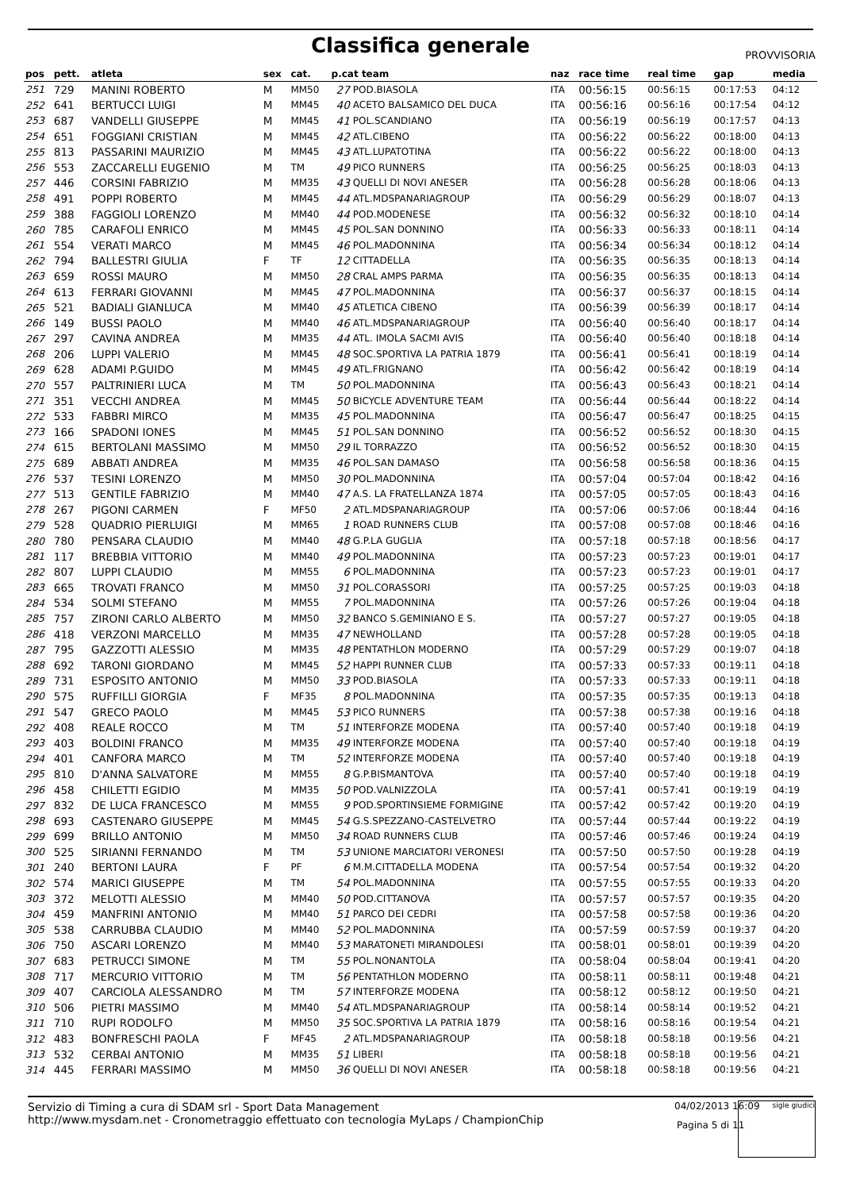Classifica generale
PROVVISORIA
| pos | pett. | atleta | sex | cat. | p.cat team | | naz | race time | real time | gap | media |
| --- | --- | --- | --- | --- | --- | --- | --- | --- | --- | --- | --- |
| 251 | 729 | MANINI ROBERTO | M | MM50 | 27 | POD.BIASOLA | ITA | 00:56:15 | 00:56:15 | 00:17:53 | 04:12 |
| 252 | 641 | BERTUCCI LUIGI | M | MM45 | 40 | ACETO BALSAMICO DEL DUCA | ITA | 00:56:16 | 00:56:16 | 00:17:54 | 04:12 |
| 253 | 687 | VANDELLI GIUSEPPE | M | MM45 | 41 | POL.SCANDIANO | ITA | 00:56:19 | 00:56:19 | 00:17:57 | 04:13 |
| 254 | 651 | FOGGIANI CRISTIAN | M | MM45 | 42 | ATL.CIBENO | ITA | 00:56:22 | 00:56:22 | 00:18:00 | 04:13 |
| 255 | 813 | PASSARINI MAURIZIO | M | MM45 | 43 | ATL.LUPATOTINA | ITA | 00:56:22 | 00:56:22 | 00:18:00 | 04:13 |
| 256 | 553 | ZACCARELLI EUGENIO | M | TM | 49 | PICO RUNNERS | ITA | 00:56:25 | 00:56:25 | 00:18:03 | 04:13 |
| 257 | 446 | CORSINI FABRIZIO | M | MM35 | 43 | QUELLI DI NOVI ANESER | ITA | 00:56:28 | 00:56:28 | 00:18:06 | 04:13 |
| 258 | 491 | POPPI ROBERTO | M | MM45 | 44 | ATL.MDSPANARIAGROUP | ITA | 00:56:29 | 00:56:29 | 00:18:07 | 04:13 |
| 259 | 388 | FAGGIOLI LORENZO | M | MM40 | 44 | POD.MODENESE | ITA | 00:56:32 | 00:56:32 | 00:18:10 | 04:14 |
| 260 | 785 | CARAFOLI ENRICO | M | MM45 | 45 | POL.SAN DONNINO | ITA | 00:56:33 | 00:56:33 | 00:18:11 | 04:14 |
| 261 | 554 | VERATI MARCO | M | MM45 | 46 | POL.MADONNINA | ITA | 00:56:34 | 00:56:34 | 00:18:12 | 04:14 |
| 262 | 794 | BALLESTRI GIULIA | F | TF | 12 | CITTADELLA | ITA | 00:56:35 | 00:56:35 | 00:18:13 | 04:14 |
| 263 | 659 | ROSSI MAURO | M | MM50 | 28 | CRAL AMPS PARMA | ITA | 00:56:35 | 00:56:35 | 00:18:13 | 04:14 |
| 264 | 613 | FERRARI GIOVANNI | M | MM45 | 47 | POL.MADONNINA | ITA | 00:56:37 | 00:56:37 | 00:18:15 | 04:14 |
| 265 | 521 | BADIALI GIANLUCA | M | MM40 | 45 | ATLETICA CIBENO | ITA | 00:56:39 | 00:56:39 | 00:18:17 | 04:14 |
| 266 | 149 | BUSSI PAOLO | M | MM40 | 46 | ATL.MDSPANARIAGROUP | ITA | 00:56:40 | 00:56:40 | 00:18:17 | 04:14 |
| 267 | 297 | CAVINA ANDREA | M | MM35 | 44 | ATL. IMOLA SACMI AVIS | ITA | 00:56:40 | 00:56:40 | 00:18:18 | 04:14 |
| 268 | 206 | LUPPI VALERIO | M | MM45 | 48 | SOC.SPORTIVA LA PATRIA 1879 | ITA | 00:56:41 | 00:56:41 | 00:18:19 | 04:14 |
| 269 | 628 | ADAMI P.GUIDO | M | MM45 | 49 | ATL.FRIGNANO | ITA | 00:56:42 | 00:56:42 | 00:18:19 | 04:14 |
| 270 | 557 | PALTRINIERI LUCA | M | TM | 50 | POL.MADONNINA | ITA | 00:56:43 | 00:56:43 | 00:18:21 | 04:14 |
| 271 | 351 | VECCHI ANDREA | M | MM45 | 50 | BICYCLE ADVENTURE TEAM | ITA | 00:56:44 | 00:56:44 | 00:18:22 | 04:14 |
| 272 | 533 | FABBRI MIRCO | M | MM35 | 45 | POL.MADONNINA | ITA | 00:56:47 | 00:56:47 | 00:18:25 | 04:15 |
| 273 | 166 | SPADONI IONES | M | MM45 | 51 | POL.SAN DONNINO | ITA | 00:56:52 | 00:56:52 | 00:18:30 | 04:15 |
| 274 | 615 | BERTOLANI MASSIMO | M | MM50 | 29 | IL TORRAZZO | ITA | 00:56:52 | 00:56:52 | 00:18:30 | 04:15 |
| 275 | 689 | ABBATI ANDREA | M | MM35 | 46 | POL.SAN DAMASO | ITA | 00:56:58 | 00:56:58 | 00:18:36 | 04:15 |
| 276 | 537 | TESINI LORENZO | M | MM50 | 30 | POL.MADONNINA | ITA | 00:57:04 | 00:57:04 | 00:18:42 | 04:16 |
| 277 | 513 | GENTILE FABRIZIO | M | MM40 | 47 | A.S. LA FRATELLANZA 1874 | ITA | 00:57:05 | 00:57:05 | 00:18:43 | 04:16 |
| 278 | 267 | PIGONI CARMEN | F | MF50 | 2 | ATL.MDSPANARIAGROUP | ITA | 00:57:06 | 00:57:06 | 00:18:44 | 04:16 |
| 279 | 528 | QUADRIO PIERLUIGI | M | MM65 | 1 | ROAD RUNNERS CLUB | ITA | 00:57:08 | 00:57:08 | 00:18:46 | 04:16 |
| 280 | 780 | PENSARA CLAUDIO | M | MM40 | 48 | G.P.LA GUGLIA | ITA | 00:57:18 | 00:57:18 | 00:18:56 | 04:17 |
| 281 | 117 | BREBBIA VITTORIO | M | MM40 | 49 | POL.MADONNINA | ITA | 00:57:23 | 00:57:23 | 00:19:01 | 04:17 |
| 282 | 807 | LUPPI CLAUDIO | M | MM55 | 6 | POL.MADONNINA | ITA | 00:57:23 | 00:57:23 | 00:19:01 | 04:17 |
| 283 | 665 | TROVATI FRANCO | M | MM50 | 31 | POL.CORASSORI | ITA | 00:57:25 | 00:57:25 | 00:19:03 | 04:18 |
| 284 | 534 | SOLMI STEFANO | M | MM55 | 7 | POL.MADONNINA | ITA | 00:57:26 | 00:57:26 | 00:19:04 | 04:18 |
| 285 | 757 | ZIRONI CARLO ALBERTO | M | MM50 | 32 | BANCO S.GEMINIANO E S. | ITA | 00:57:27 | 00:57:27 | 00:19:05 | 04:18 |
| 286 | 418 | VERZONI MARCELLO | M | MM35 | 47 | NEWHOLLAND | ITA | 00:57:28 | 00:57:28 | 00:19:05 | 04:18 |
| 287 | 795 | GAZZOTTI ALESSIO | M | MM35 | 48 | PENTATHLON MODERNO | ITA | 00:57:29 | 00:57:29 | 00:19:07 | 04:18 |
| 288 | 692 | TARONI GIORDANO | M | MM45 | 52 | HAPPI RUNNER CLUB | ITA | 00:57:33 | 00:57:33 | 00:19:11 | 04:18 |
| 289 | 731 | ESPOSITO ANTONIO | M | MM50 | 33 | POD.BIASOLA | ITA | 00:57:33 | 00:57:33 | 00:19:11 | 04:18 |
| 290 | 575 | RUFFILLI GIORGIA | F | MF35 | 8 | POL.MADONNINA | ITA | 00:57:35 | 00:57:35 | 00:19:13 | 04:18 |
| 291 | 547 | GRECO PAOLO | M | MM45 | 53 | PICO RUNNERS | ITA | 00:57:38 | 00:57:38 | 00:19:16 | 04:18 |
| 292 | 408 | REALE ROCCO | M | TM | 51 | INTERFORZE MODENA | ITA | 00:57:40 | 00:57:40 | 00:19:18 | 04:19 |
| 293 | 403 | BOLDINI FRANCO | M | MM35 | 49 | INTERFORZE MODENA | ITA | 00:57:40 | 00:57:40 | 00:19:18 | 04:19 |
| 294 | 401 | CANFORA MARCO | M | TM | 52 | INTERFORZE MODENA | ITA | 00:57:40 | 00:57:40 | 00:19:18 | 04:19 |
| 295 | 810 | D'ANNA SALVATORE | M | MM55 | 8 | G.P.BISMANTOVA | ITA | 00:57:40 | 00:57:40 | 00:19:18 | 04:19 |
| 296 | 458 | CHILETTI EGIDIO | M | MM35 | 50 | POD.VALNIZZOLA | ITA | 00:57:41 | 00:57:41 | 00:19:19 | 04:19 |
| 297 | 832 | DE LUCA FRANCESCO | M | MM55 | 9 | POD.SPORTINSIEME FORMIGINE | ITA | 00:57:42 | 00:57:42 | 00:19:20 | 04:19 |
| 298 | 693 | CASTENARO GIUSEPPE | M | MM45 | 54 | G.S.SPEZZANO-CASTELVETRO | ITA | 00:57:44 | 00:57:44 | 00:19:22 | 04:19 |
| 299 | 699 | BRILLO ANTONIO | M | MM50 | 34 | ROAD RUNNERS CLUB | ITA | 00:57:46 | 00:57:46 | 00:19:24 | 04:19 |
| 300 | 525 | SIRIANNI FERNANDO | M | TM | 53 | UNIONE MARCIATORI VERONESI | ITA | 00:57:50 | 00:57:50 | 00:19:28 | 04:19 |
| 301 | 240 | BERTONI LAURA | F | PF | 6 | M.M.CITTADELLA MODENA | ITA | 00:57:54 | 00:57:54 | 00:19:32 | 04:20 |
| 302 | 574 | MARICI GIUSEPPE | M | TM | 54 | POL.MADONNINA | ITA | 00:57:55 | 00:57:55 | 00:19:33 | 04:20 |
| 303 | 372 | MELOTTI ALESSIO | M | MM40 | 50 | POD.CITTANOVA | ITA | 00:57:57 | 00:57:57 | 00:19:35 | 04:20 |
| 304 | 459 | MANFRINI ANTONIO | M | MM40 | 51 | PARCO DEI CEDRI | ITA | 00:57:58 | 00:57:58 | 00:19:36 | 04:20 |
| 305 | 538 | CARRUBBA CLAUDIO | M | MM40 | 52 | POL.MADONNINA | ITA | 00:57:59 | 00:57:59 | 00:19:37 | 04:20 |
| 306 | 750 | ASCARI LORENZO | M | MM40 | 53 | MARATONETI MIRANDOLESI | ITA | 00:58:01 | 00:58:01 | 00:19:39 | 04:20 |
| 307 | 683 | PETRUCCI SIMONE | M | TM | 55 | POL.NONANTOLA | ITA | 00:58:04 | 00:58:04 | 00:19:41 | 04:20 |
| 308 | 717 | MERCURIO VITTORIO | M | TM | 56 | PENTATHLON MODERNO | ITA | 00:58:11 | 00:58:11 | 00:19:48 | 04:21 |
| 309 | 407 | CARCIOLA ALESSANDRO | M | TM | 57 | INTERFORZE MODENA | ITA | 00:58:12 | 00:58:12 | 00:19:50 | 04:21 |
| 310 | 506 | PIETRI MASSIMO | M | MM40 | 54 | ATL.MDSPANARIAGROUP | ITA | 00:58:14 | 00:58:14 | 00:19:52 | 04:21 |
| 311 | 710 | RUPI RODOLFO | M | MM50 | 35 | SOC.SPORTIVA LA PATRIA 1879 | ITA | 00:58:16 | 00:58:16 | 00:19:54 | 04:21 |
| 312 | 483 | BONFRESCHI PAOLA | F | MF45 | 2 | ATL.MDSPANARIAGROUP | ITA | 00:58:18 | 00:58:18 | 00:19:56 | 04:21 |
| 313 | 532 | CERBAI ANTONIO | M | MM35 | 51 | LIBERI | ITA | 00:58:18 | 00:58:18 | 00:19:56 | 04:21 |
| 314 | 445 | FERRARI MASSIMO | M | MM50 | 36 | QUELLI DI NOVI ANESER | ITA | 00:58:18 | 00:58:18 | 00:19:56 | 04:21 |
Servizio di Timing a cura di SDAM srl - Sport Data Management
http://www.mysdam.net - Cronometraggio effettuato con tecnologia MyLaps / ChampionChip
04/02/2013 16:09
Pagina 5 di 11
sigle giudici